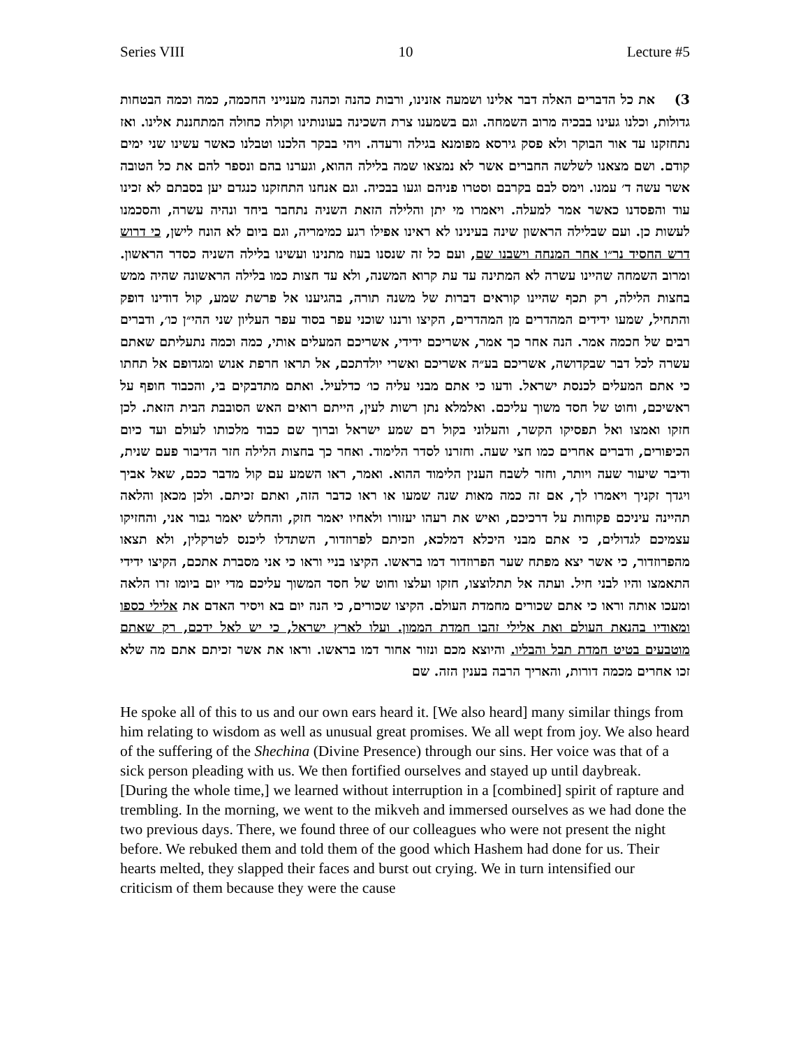Series VIII 10 Lecture #5
3) את כל הדברים האלה דבר אלינו ושמעה אזנינו, ורבות כהנה וכהנה מענייני החכמה, כמה וכמה הבטחות גדולות, וכלנו געינו בבכיה מרוב השמחה. וגם בשמענו צרת השכינה בעונותינו וקולה כחולה המתחננת אלינו. ואז נתחזקנו עד אור הבוקר ולא פסק גירסא מפומנא בגילה ורעדה. ויהי בבקר הלכנו וטבלנו כאשר עשינו שני ימים קודם. ושם מצאנו לשלשה החברים אשר לא נמצאו שמה בלילה ההוא, וגערנו בהם ונספר להם את כל הטובה אשר עשה ד׳ עמנו. וימס לבם בקרבם וסטרו פניהם וגעו בבכיה. וגם אנחנו התחזקנו כנגדם יען בסבתם לא זכינו עוד והפסדנו כאשר אמר למעלה. ויאמרו מי יתן והלילה הזאת השניה נתחבר ביחד ונהיה עשרה, והסכמנו לעשות כן. ועם שבלילה הראשון שינה בעינינו לא ראינו אפילו רגע כמימריה, וגם ביום לא הונח לישן, כי דרוש דרש החסיד נר״ו אחר המנחה וישבנו שם, ועם כל זה שנסנו בעוז מתנינו ועשינו בלילה השניה כסדר הראשון. ומרוב השמחה שהיינו עשרה לא המתינה עד עת קרוא המשנה, ולא עד חצות כמו בלילה הראשונה שהיה ממש בחצות הלילה, רק תכף שהיינו קוראים דברות של משנה תורה, בהגיענו אל פרשת שמע, קול דודינו דופק והתחיל, שמעו ידידים המהדרים מן המהדרים, הקיצו ורננו שוכני עפר בסוד עפר העליון שני ההי״ן כו׳, ודברים רבים של חכמה אמר. הנה אחר כך אמר, אשריכם ידידי, אשריכם המעלים אותי, כמה וכמה נתעליתם שאתם עשרה לכל דבר שבקדושה, אשריכם בע״ה אשריכם ואשרי יולדתכם, אל תראו חרפת אנוש ומגדופם אל תחתו כי אתם המעלים לכנסת ישראל. ודעו כי אתם מבני עליה כו׳ כדלעיל. ואתם מתדבקים בי, והכבוד חופף על ראשיכם, וחוט של חסד משוך עליכם. ואלמלא נתן רשות לעין, הייתם רואים האש הסובבת הבית הזאת. לכן חזקו ואמצו ואל תפסיקו הקשר, והעלוני בקול רם שמע ישראל וברוך שם כבוד מלכותו לעולם ועד כיום הכיפורים, ודברים אחרים כמו חצי שעה. וחזרנו לסדר הלימוד. ואחר כך בחצות הלילה חזר הדיבור פעם שנית, ודיבר שיעור שעה ויותר, וחזר לשבח הענין הלימוד ההוא. ואמר, ראו השמע עם קול מדבר ככם, שאל אביך ויגדך זקניך ויאמרו לך, אם זה כמה מאות שנה שמעו או ראו כדבר הזה, ואתם זכיתם. ולכן מכאן והלאה תהיינה עיניכם פקוחות על דרכיכם, ואיש את רעהו יעזורו ולאחיו יאמר חזק, והחלש יאמר גבור אני, והחזיקו עצמיכם לגדולים, כי אתם מבני היכלא דמלכא, וזכיתם לפרוזדור, השתדלו ליכנס לטרקלין, ולא תצאו מהפרוזדור, כי אשר יצא מפתח שער הפרוזדור דמו בראשו. הקיצו בניי וראו כי אני מסברת אתכם, הקיצו ידידי התאמצו והיו לבני חיל. ועתה אל תתלוצצו, חזקו ועלצו וחוט של חסד המשוך עליכם מדי יום ביומו זרו הלאה ומעכו אותה וראו כי אתם שכורים מחמדת העולם. הקיצו שכורים, כי הנה יום בא ויסיר האדם את אלילי כספו ומאודיו בהנאת העולם ואת אלילי זהבו חמדת הממון. ועלו לארץ ישראל, כי יש לאל ידכם, רק שאתם מוטבעים בטיט חמדת תבל והבליו. והיוצא מכם ונזור אחור דמו בראשו. וראו את אשר זכיתם אתם מה שלא זכו אחרים מכמה דורות, והאריך הרבה בענין הזה. שם
He spoke all of this to us and our own ears heard it. [We also heard] many similar things from him relating to wisdom as well as unusual great promises. We all wept from joy. We also heard of the suffering of the Shechina (Divine Presence) through our sins. Her voice was that of a sick person pleading with us. We then fortified ourselves and stayed up until daybreak. [During the whole time,] we learned without interruption in a [combined] spirit of rapture and trembling. In the morning, we went to the mikveh and immersed ourselves as we had done the two previous days. There, we found three of our colleagues who were not present the night before. We rebuked them and told them of the good which Hashem had done for us. Their hearts melted, they slapped their faces and burst out crying. We in turn intensified our criticism of them because they were the cause